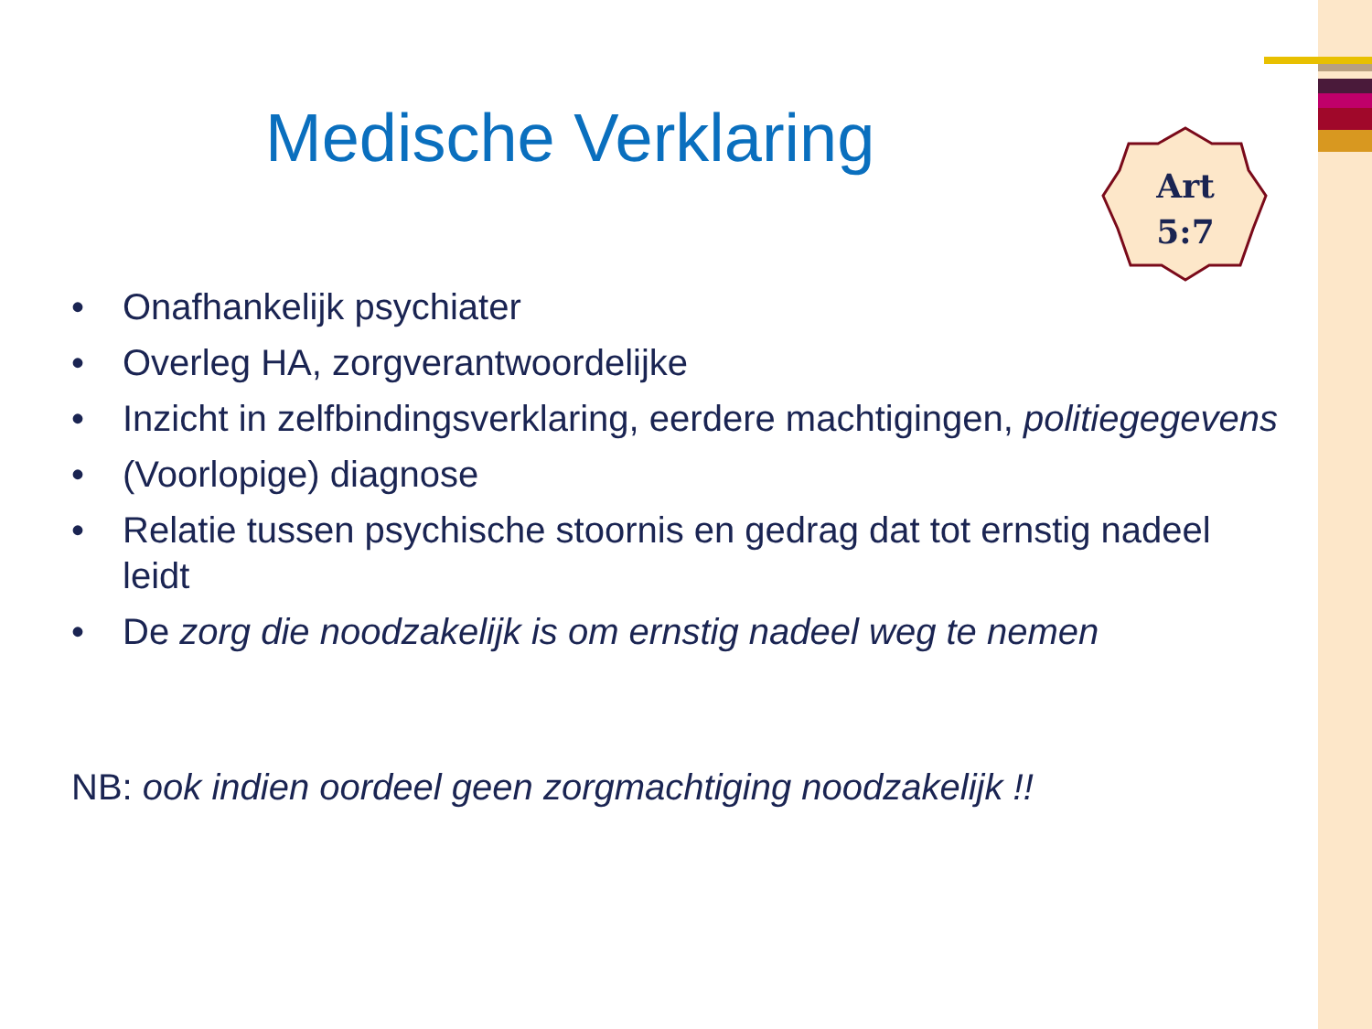Medische Verklaring
Art
5:7
• Onafhankelijk psychiater
• Overleg HA, zorgverantwoordelijke
• Inzicht in zelfbindingsverklaring, eerdere machtigingen, politiegegevens
• (Voorlopige) diagnose
• Relatie tussen psychische stoornis en gedrag dat tot ernstig nadeel leidt
• De zorg die noodzakelijk is om ernstig nadeel weg te nemen
NB: ook indien oordeel geen zorgmachtiging noodzakelijk !!